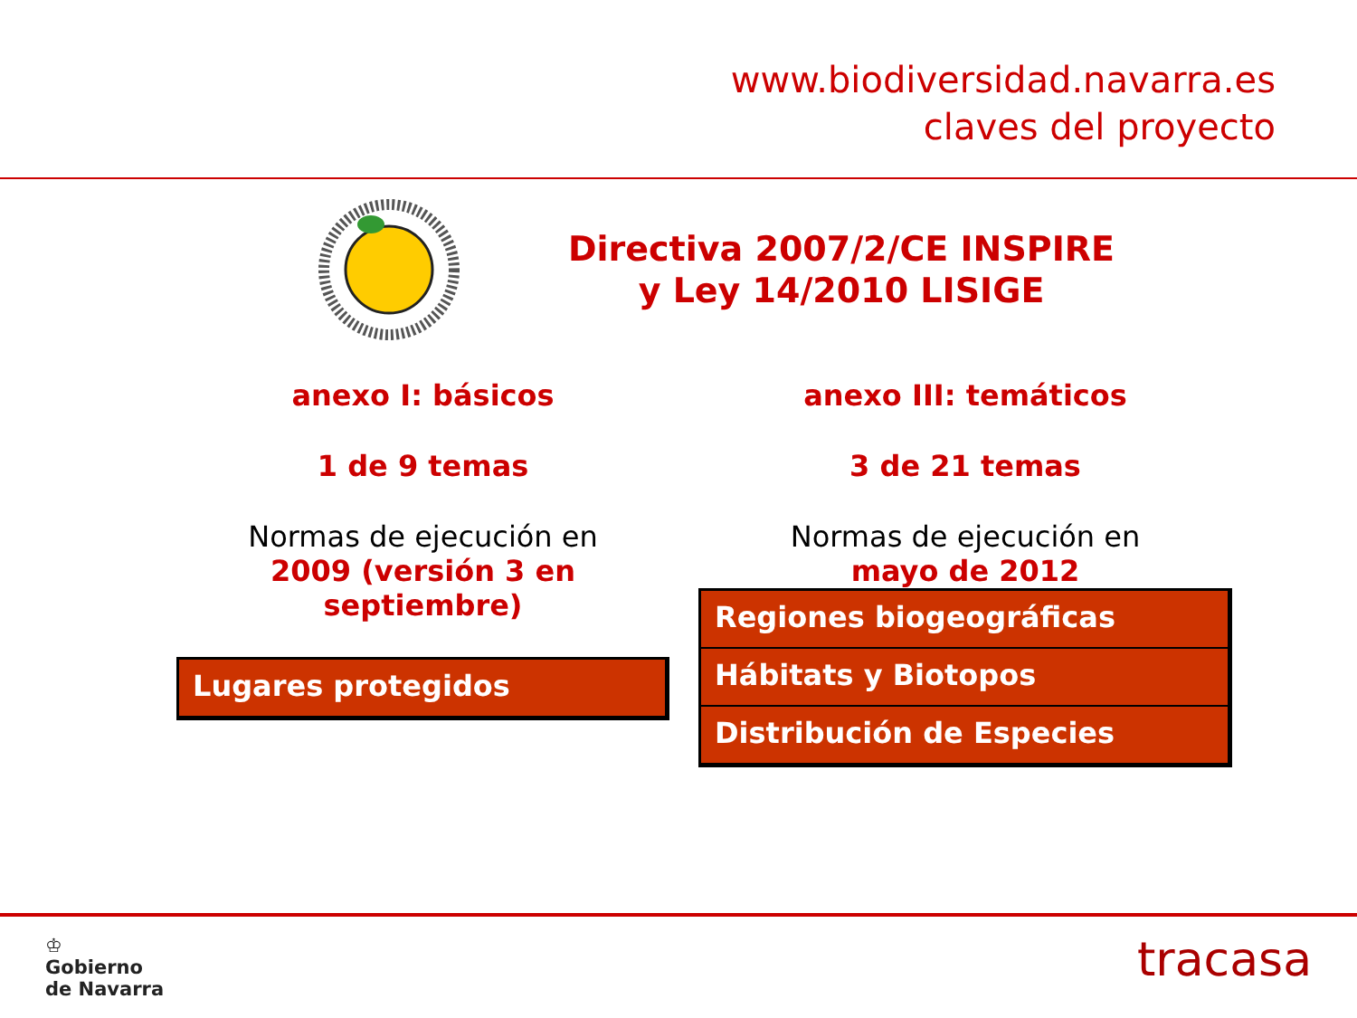www.biodiversidad.navarra.es
claves del proyecto
Directiva 2007/2/CE INSPIRE
y Ley 14/2010 LISIGE
anexo I: básicos
1 de 9 temas
Normas de ejecución en
2009 (versión 3 en septiembre)
Lugares protegidos
anexo III: temáticos
3 de 21 temas
Normas de ejecución en
mayo de 2012
Regiones biogeográficas
Hábitats y Biotopos
Distribución de Especies
♔
Gobierno
de Navarra
tracasa